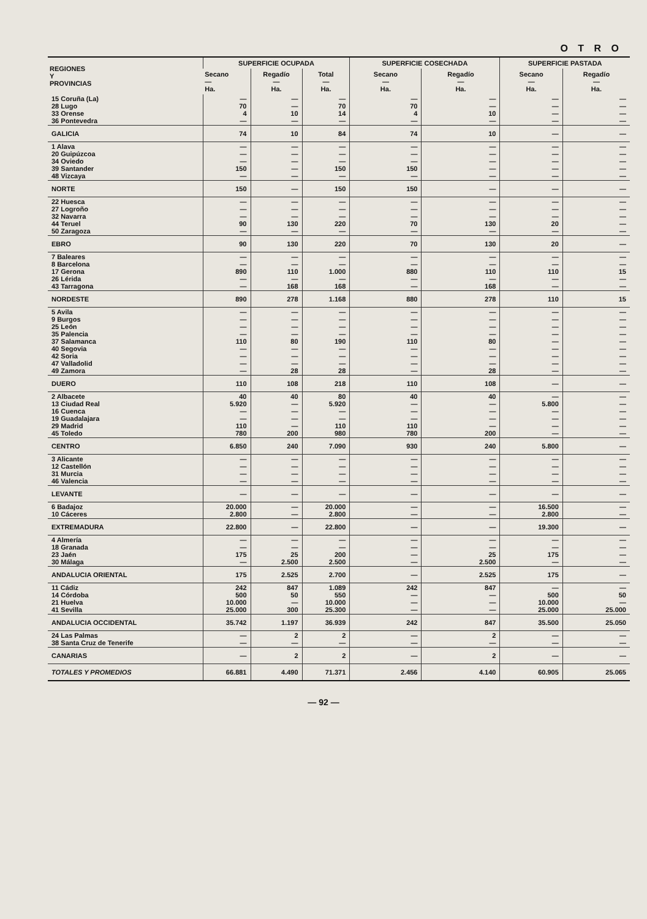O T R O
| REGIONES Y PROVINCIAS | SUPERFICIE OCUPADA | | | SUPERFICIE COSECHADA | | SUPERFICIE PASTADA | |
| --- | --- | --- | --- | --- | --- | --- | --- |
| | Secano — Ha. | Regadío — Ha. | Total — Ha. | Secano — Ha. | Regadío — Ha. | Secano — Ha. | Regadío — Ha. |
| 15 Coruña (La) 28 Lugo 33 Orense 36 Pontevedra | — 70 4 — | — — 10 — | — 70 14 — | — 70 4 — | — — 10 — | — — — — | — — — — |
| GALICIA | 74 | 10 | 84 | 74 | 10 | — | — |
| 1 Alava 20 Guipúzcoa 34 Oviedo 39 Santander 48 Vizcaya | — — — 150 — | — — — — — | — — — 150 — | — — — 150 — | — — — — — | — — — — — | — — — — — |
| NORTE | 150 | — | 150 | 150 | — | — | — |
| 22 Huesca 27 Logroño 32 Navarra 44 Teruel 50 Zaragoza | — — — 90 — | — — — 130 — | — — — 220 — | — — — 70 — | — — — 130 — | — — — 20 — | — — — — — |
| EBRO | 90 | 130 | 220 | 70 | 130 | 20 | — |
| 7 Baleares 8 Barcelona 17 Gerona 26 Lérida 43 Tarragona | — — 890 — — | — — 110 — 168 | — — 1.000 — 168 | — — 880 — — | — — 110 — 168 | — — 110 — — | — — 15 — — |
| NORDESTE | 890 | 278 | 1.168 | 880 | 278 | 110 | 15 |
| 5 Avila 9 Burgos 25 León 35 Palencia 37 Salamanca 40 Segovia 42 Soria 47 Valladolid 49 Zamora | — — — — 110 — — — — | — — — — 80 — — — 28 | — — — — 190 — — — 28 | — — — — 110 — — — — | — — — — 80 — — — 28 | — — — — — — — — — | — — — — — — — — — |
| DUERO | 110 | 108 | 218 | 110 | 108 | — | — |
| 2 Albacete 13 Ciudad Real 16 Cuenca 19 Guadalajara 29 Madrid 45 Toledo | 40 5.920 — — 110 780 | 40 — — — — 200 | 80 5.920 — — 110 980 | 40 — — — 110 780 | 40 — — — — 200 | — 5.800 — — — — | — — — — — — |
| CENTRO | 6.850 | 240 | 7.090 | 930 | 240 | 5.800 | — |
| 3 Alicante 12 Castellón 31 Murcia 46 Valencia | — — — — | — — — — | — — — — | — — — — | — — — — | — — — — | — — — — |
| LEVANTE | — | — | — | — | — | — | — |
| 6 Badajoz 10 Cáceres | 20.000 2.800 | — — | 20.000 2.800 | — — | — — | 16.500 2.800 | — — |
| EXTREMADURA | 22.800 | — | 22.800 | — | — | 19.300 | — |
| 4 Almería 18 Granada 23 Jaén 30 Málaga | — — 175 — | — — 25 2.500 | — — 200 2.500 | — — — — | — — 25 2.500 | — — 175 — | — — — — |
| ANDALUCIA ORIENTAL | 175 | 2.525 | 2.700 | — | 2.525 | 175 | — |
| 11 Cádiz 14 Córdoba 21 Huelva 41 Sevilla | 242 500 10.000 25.000 | 847 50 — 300 | 1.089 550 10.000 25.300 | 242 — — — | 847 — — — | — 500 10.000 25.000 | — 50 — 25.000 |
| ANDALUCIA OCCIDENTAL | 35.742 | 1.197 | 36.939 | 242 | 847 | 35.500 | 25.050 |
| 24 Las Palmas 38 Santa Cruz de Tenerife | — — | 2 — | 2 — | — — | 2 — | — — | — — |
| CANARIAS | — | 2 | 2 | — | 2 | — | — |
| TOTALES Y PROMEDIOS | 66.881 | 4.490 | 71.371 | 2.456 | 4.140 | 60.905 | 25.065 |
— 92 —